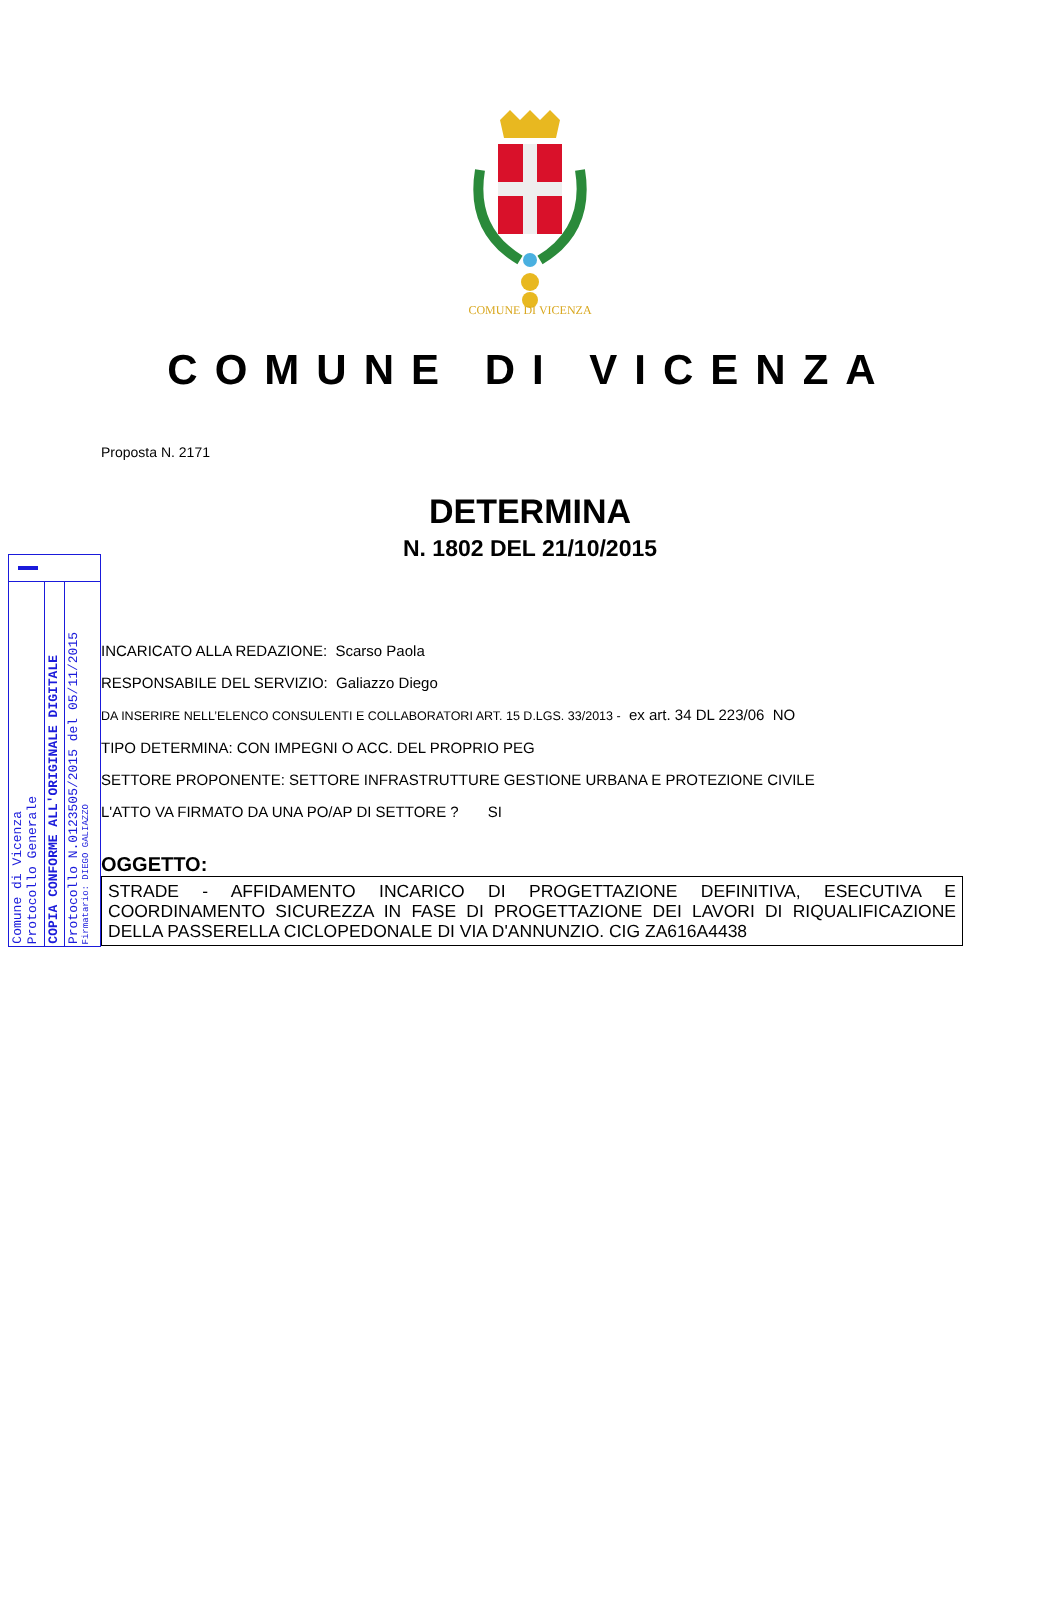COMUNE DI VICENZA
COMUNE DI VICENZA
Proposta N. 2171
DETERMINA
N. 1802 DEL 21/10/2015
Comune di Vicenza
Protocollo Generale
COPIA CONFORME ALL'ORIGINALE DIGITALE
Protocollo N.0123505/2015 del 05/11/2015
Firmatario: DIEGO GALIAZZO
INCARICATO ALLA REDAZIONE: Scarso Paola
RESPONSABILE DEL SERVIZIO: Galiazzo Diego
DA INSERIRE NELL’ELENCO CONSULENTI E COLLABORATORI ART. 15 D.LGS. 33/2013 - ex art. 34 DL 223/06 NO
TIPO DETERMINA: CON IMPEGNI O ACC. DEL PROPRIO PEG
SETTORE PROPONENTE: SETTORE INFRASTRUTTURE GESTIONE URBANA E PROTEZIONE CIVILE
L'ATTO VA FIRMATO DA UNA PO/AP DI SETTORE ? SI
OGGETTO:
STRADE - AFFIDAMENTO INCARICO DI PROGETTAZIONE DEFINITIVA, ESECUTIVA E COORDINAMENTO SICUREZZA IN FASE DI PROGETTAZIONE DEI LAVORI DI RIQUALIFICAZIONE DELLA PASSERELLA CICLOPEDONALE DI VIA D'ANNUNZIO. CIG ZA616A4438